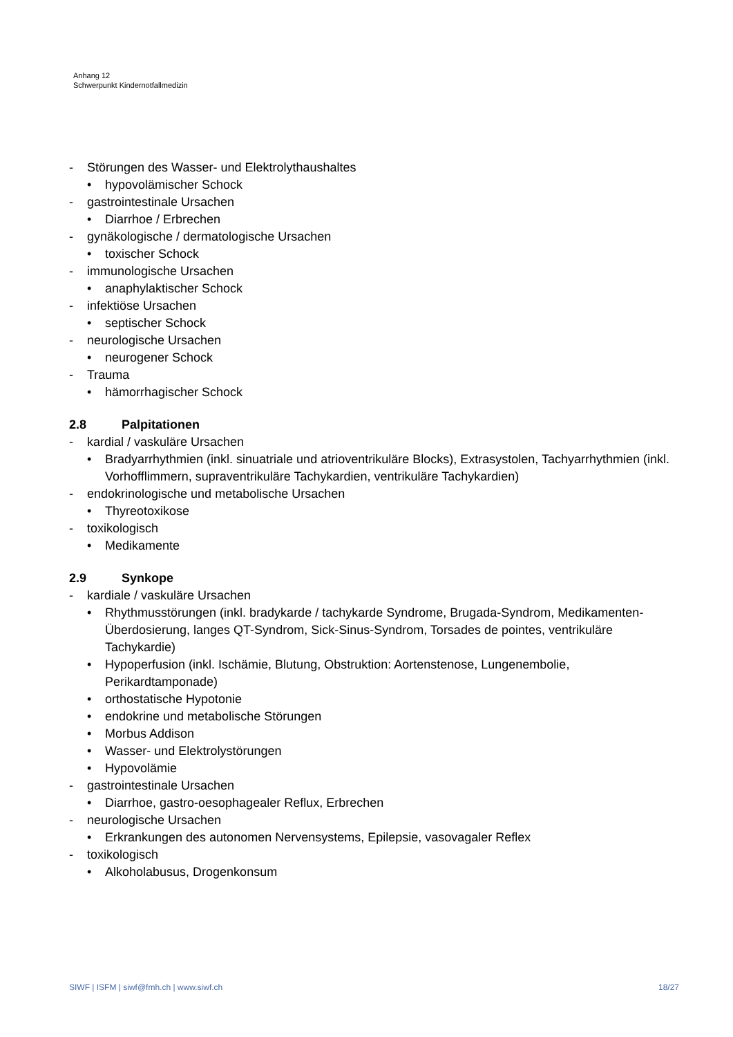Anhang 12
Schwerpunkt Kindernotfallmedizin
- Störungen des Wasser- und Elektrolythaushaltes
• hypovolämischer Schock
- gastrointestinale Ursachen
• Diarrhoe / Erbrechen
- gynäkologische / dermatologische Ursachen
• toxischer Schock
- immunologische Ursachen
• anaphylaktischer Schock
- infektiöse Ursachen
• septischer Schock
- neurologische Ursachen
• neurogener Schock
- Trauma
• hämorrhagischer Schock
2.8 Palpitationen
- kardial / vaskuläre Ursachen
• Bradyarrhythmien (inkl. sinuatriale und atrioventrikuläre Blocks), Extrasystolen, Tachyarrhythmien (inkl. Vorhofflimmern, supraventrikuläre Tachykardien, ventrikuläre Tachykardien)
- endokrinologische und metabolische Ursachen
• Thyreotoxikose
- toxikologisch
• Medikamente
2.9 Synkope
- kardiale / vaskuläre Ursachen
• Rhythmusstörungen (inkl. bradykarde / tachykarde Syndrome, Brugada-Syndrom, Medikamenten-Überdosierung, langes QT-Syndrom, Sick-Sinus-Syndrom, Torsades de pointes, ventrikuläre Tachykardie)
• Hypoperfusion (inkl. Ischämie, Blutung, Obstruktion: Aortenstenose, Lungenembolie, Perikardtamponade)
• orthostatische Hypotonie
• endokrine und metabolische Störungen
• Morbus Addison
• Wasser- und Elektrolystörungen
• Hypovolämie
- gastrointestinale Ursachen
• Diarrhoe, gastro-oesophagealer Reflux, Erbrechen
- neurologische Ursachen
• Erkrankungen des autonomen Nervensystems, Epilepsie, vasovagaler Reflex
- toxikologisch
• Alkoholabusus, Drogenkonsum
SIWF | ISFM | siwf@fmh.ch | www.siwf.ch 18/27